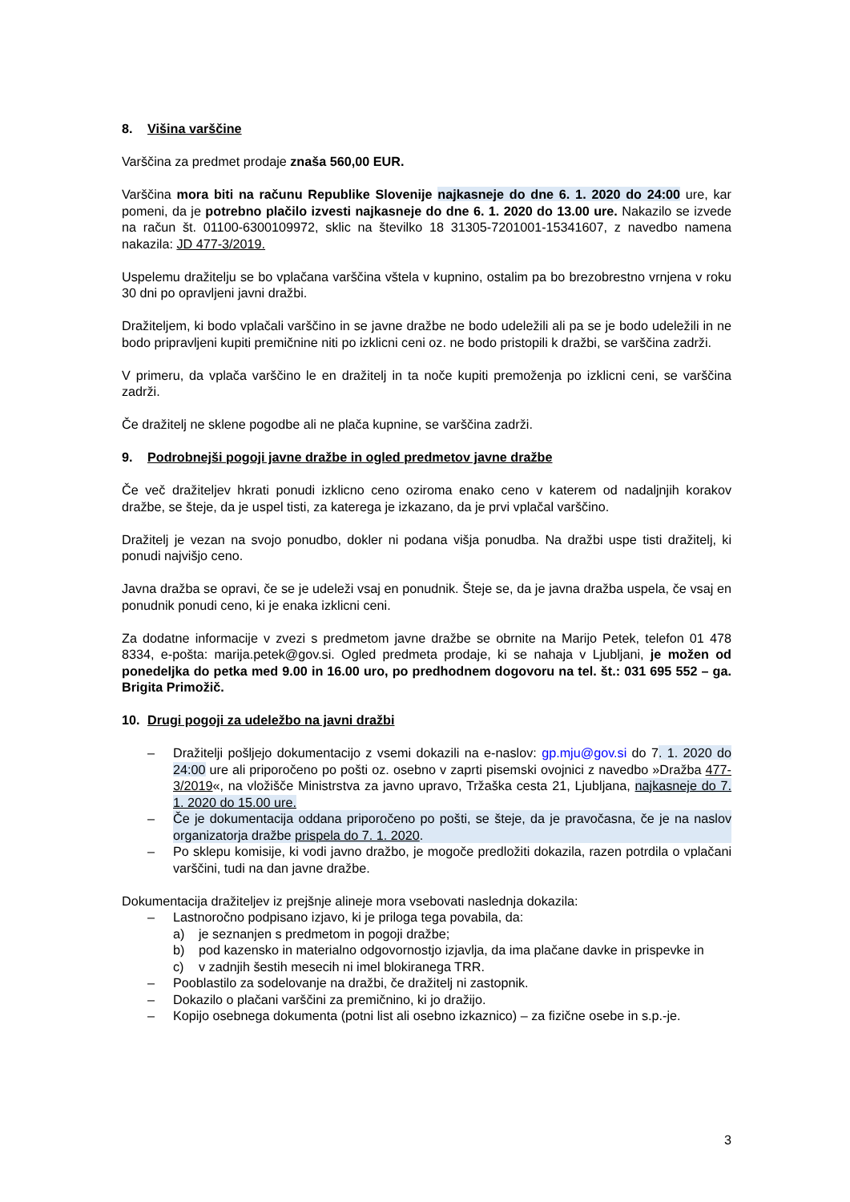8. Višina varščine
Varščina za predmet prodaje znaša 560,00 EUR.
Varščina mora biti na računu Republike Slovenije najkasneje do dne 6. 1. 2020 do 24:00 ure, kar pomeni, da je potrebno plačilo izvesti najkasneje do dne 6. 1. 2020 do 13.00 ure. Nakazilo se izvede na račun št. 01100-6300109972, sklic na številko 18 31305-7201001-15341607, z navedbo namena nakazila: JD 477-3/2019.
Uspelemu dražitelju se bo vplačana varščina vštela v kupnino, ostalim pa bo brezobrestno vrnjena v roku 30 dni po opravljeni javni dražbi.
Dražiteljem, ki bodo vplačali varščino in se javne dražbe ne bodo udeležili ali pa se je bodo udeležili in ne bodo pripravljeni kupiti premičnine niti po izklicni ceni oz. ne bodo pristopili k dražbi, se varščina zadrži.
V primeru, da vplača varščino le en dražitelj in ta noče kupiti premoženja po izklicni ceni, se varščina zadrži.
Če dražitelj ne sklene pogodbe ali ne plača kupnine, se varščina zadrži.
9. Podrobnejši pogoji javne dražbe in ogled predmetov javne dražbe
Če več dražiteljev hkrati ponudi izklicno ceno oziroma enako ceno v katerem od nadaljnjih korakov dražbe, se šteje, da je uspel tisti, za katerega je izkazano, da je prvi vplačal varščino.
Dražitelj je vezan na svojo ponudbo, dokler ni podana višja ponudba. Na dražbi uspe tisti dražitelj, ki ponudi najvišjo ceno.
Javna dražba se opravi, če se je udeleži vsaj en ponudnik. Šteje se, da je javna dražba uspela, če vsaj en ponudnik ponudi ceno, ki je enaka izklicni ceni.
Za dodatne informacije v zvezi s predmetom javne dražbe se obrnite na Marijo Petek, telefon 01 478 8334, e-pošta: marija.petek@gov.si. Ogled predmeta prodaje, ki se nahaja v Ljubljani, je možen od ponedeljka do petka med 9.00 in 16.00 uro, po predhodnem dogovoru na tel. št.: 031 695 552 – ga. Brigita Primožič.
10. Drugi pogoji za udeležbo na javni dražbi
– Dražitelji pošljejo dokumentacijo z vsemi dokazili na e-naslov: gp.mju@gov.si do 7. 1. 2020 do 24:00 ure ali priporočeno po pošti oz. osebno v zaprti pisemski ovojnici z navedbo »Dražba 477-3/2019«, na vložišče Ministrstva za javno upravo, Tržaška cesta 21, Ljubljana, najkasneje do 7. 1. 2020 do 15.00 ure.
– Če je dokumentacija oddana priporočeno po pošti, se šteje, da je pravočasna, če je na naslov organizatorja dražbe prispela do 7. 1. 2020.
– Po sklepu komisije, ki vodi javno dražbo, je mogoče predložiti dokazila, razen potrdila o vplačani varščini, tudi na dan javne dražbe.
Dokumentacija dražiteljev iz prejšnje alineje mora vsebovati naslednja dokazila:
– Lastnoročno podpisano izjavo, ki je priloga tega povabila, da:
a) je seznanjen s predmetom in pogoji dražbe;
b) pod kazensko in materialno odgovornostjo izjavlja, da ima plačane davke in prispevke in
c) v zadnjih šestih mesecih ni imel blokiranega TRR.
– Pooblastilo za sodelovanje na dražbi, če dražitelj ni zastopnik.
– Dokazilo o plačani varščini za premičnino, ki jo dražijo.
– Kopijo osebnega dokumenta (potni list ali osebno izkaznico) – za fizične osebe in s.p.-je.
3